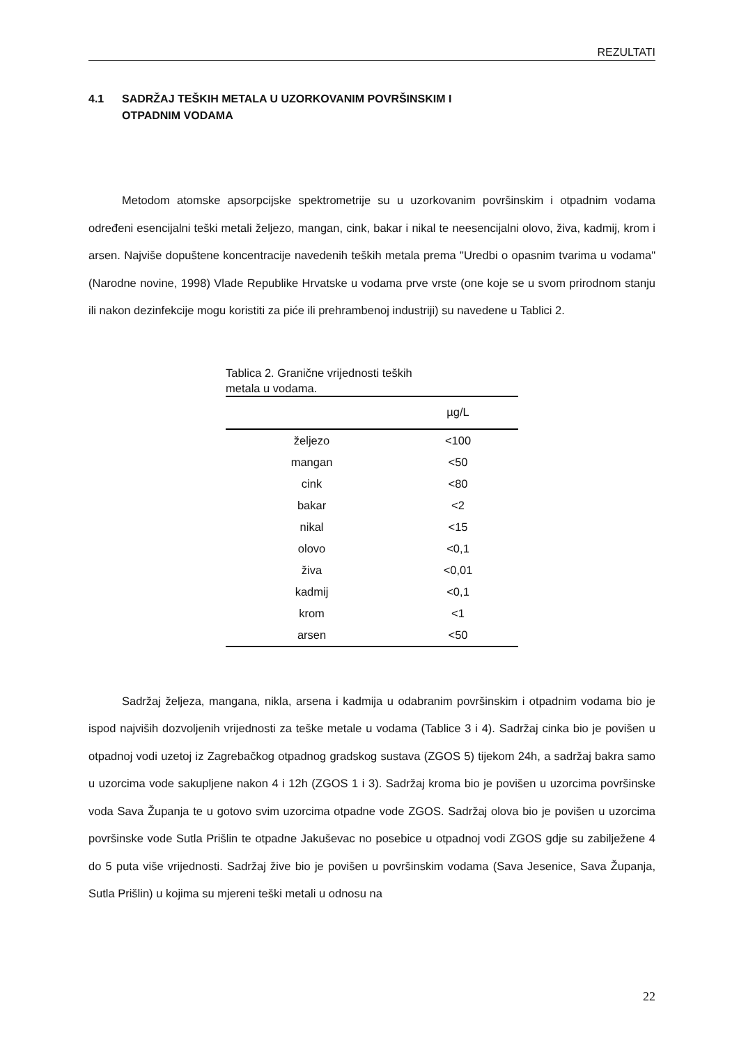REZULTATI
4.1 SADRŽAJ TEŠKIH METALA U UZORKOVANIM POVRŠINSKIM I
OTPADNIM VODAMA
Metodom atomske apsorpcijske spektrometrije su u uzorkovanim površinskim i otpadnim vodama određeni esencijalni teški metali željezo, mangan, cink, bakar i nikal te neesencijalni olovo, živa, kadmij, krom i arsen. Najviše dopuštene koncentracije navedenih teških metala prema "Uredbi o opasnim tvarima u vodama" (Narodne novine, 1998) Vlade Republike Hrvatske u vodama prve vrste (one koje se u svom prirodnom stanju ili nakon dezinfekcije mogu koristiti za piće ili prehrambenoj industriji) su navedene u Tablici 2.
Tablica 2. Granične vrijednosti teških
metala u vodama.
| | µg/L |
| --- | --- |
| željezo | <100 |
| mangan | <50 |
| cink | <80 |
| bakar | <2 |
| nikal | <15 |
| olovo | <0,1 |
| živa | <0,01 |
| kadmij | <0,1 |
| krom | <1 |
| arsen | <50 |
Sadržaj željeza, mangana, nikla, arsena i kadmija u odabranim površinskim i otpadnim vodama bio je ispod najviših dozvoljenih vrijednosti za teške metale u vodama (Tablice 3 i 4). Sadržaj cinka bio je povišen u otpadnoj vodi uzetoj iz Zagrebačkog otpadnog gradskog sustava (ZGOS 5) tijekom 24h, a sadržaj bakra samo u uzorcima vode sakupljene nakon 4 i 12h (ZGOS 1 i 3). Sadržaj kroma bio je povišen u uzorcima površinske voda Sava Županja te u gotovo svim uzorcima otpadne vode ZGOS. Sadržaj olova bio je povišen u uzorcima površinske vode Sutla Prišlin te otpadne Jakuševac no posebice u otpadnoj vodi ZGOS gdje su zabilježene 4 do 5 puta više vrijednosti. Sadržaj žive bio je povišen u površinskim vodama (Sava Jesenice, Sava Županja, Sutla Prišlin) u kojima su mjereni teški metali u odnosu na
22